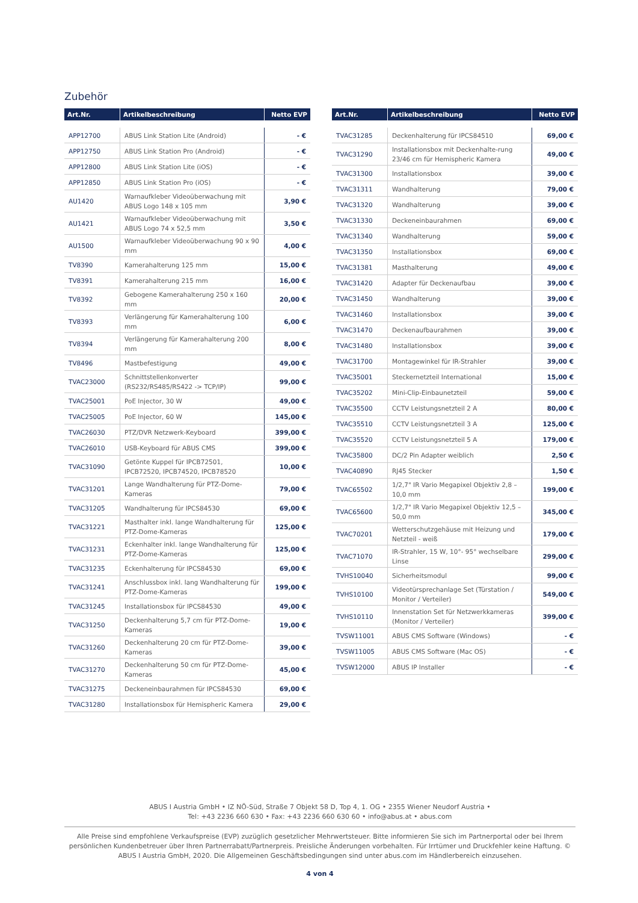Zubehör
| Art.Nr. | Artikelbeschreibung | Netto EVP |
| --- | --- | --- |
| APP12700 | ABUS Link Station Lite (Android) | - € |
| APP12750 | ABUS Link Station Pro (Android) | - € |
| APP12800 | ABUS Link Station Lite (iOS) | - € |
| APP12850 | ABUS Link Station Pro (iOS) | - € |
| AU1420 | Warnaufkleber Videoüberwachung mit ABUS Logo 148 x 105 mm | 3,90 € |
| AU1421 | Warnaufkleber Videoüberwachung mit ABUS Logo 74 x 52,5 mm | 3,50 € |
| AU1500 | Warnaufkleber Videoüberwachung 90 x 90 mm | 4,00 € |
| TV8390 | Kamerahalterung 125 mm | 15,00 € |
| TV8391 | Kamerahalterung 215 mm | 16,00 € |
| TV8392 | Gebogene Kamerahalterung 250 x 160 mm | 20,00 € |
| TV8393 | Verlängerung für Kamerahalterung 100 mm | 6,00 € |
| TV8394 | Verlängerung für Kamerahalterung 200 mm | 8,00 € |
| TV8496 | Mastbefestigung | 49,00 € |
| TVAC23000 | Schnittstellenkonverter (RS232/RS485/RS422 -> TCP/IP) | 99,00 € |
| TVAC25001 | PoE Injector, 30 W | 49,00 € |
| TVAC25005 | PoE Injector, 60 W | 145,00 € |
| TVAC26030 | PTZ/DVR Netzwerk-Keyboard | 399,00 € |
| TVAC26010 | USB-Keyboard für ABUS CMS | 399,00 € |
| TVAC31090 | Getönte Kuppel für IPCB72501, IPCB72520, IPCB74520, IPCB78520 | 10,00 € |
| TVAC31201 | Lange Wandhalterung für PTZ-Dome-Kameras | 79,00 € |
| TVAC31205 | Wandhalterung für IPCS84530 | 69,00 € |
| TVAC31221 | Masthalter inkl. lange Wandhalterung für PTZ-Dome-Kameras | 125,00 € |
| TVAC31231 | Eckenhalter inkl. lange Wandhalterung für PTZ-Dome-Kameras | 125,00 € |
| TVAC31235 | Eckenhalterung für IPCS84530 | 69,00 € |
| TVAC31241 | Anschlussbox inkl. lang Wandhalterung für PTZ-Dome-Kameras | 199,00 € |
| TVAC31245 | Installationsbox für IPCS84530 | 49,00 € |
| TVAC31250 | Deckenhalterung 5,7 cm für PTZ-Dome-Kameras | 19,00 € |
| TVAC31260 | Deckenhalterung 20 cm für PTZ-Dome-Kameras | 39,00 € |
| TVAC31270 | Deckenhalterung 50 cm für PTZ-Dome-Kameras | 45,00 € |
| TVAC31275 | Deckeneinbaurahmen für IPCS84530 | 69,00 € |
| TVAC31280 | Installationsbox für Hemispheric Kamera | 29,00 € |
| Art.Nr. | Artikelbeschreibung | Netto EVP |
| --- | --- | --- |
| TVAC31285 | Deckenhalterung für IPCS84510 | 69,00 € |
| TVAC31290 | Installationsbox mit Deckenhalte-rung 23/46 cm für Hemispheric Kamera | 49,00 € |
| TVAC31300 | Installationsbox | 39,00 € |
| TVAC31311 | Wandhalterung | 79,00 € |
| TVAC31320 | Wandhalterung | 39,00 € |
| TVAC31330 | Deckeneinbaurahmen | 69,00 € |
| TVAC31340 | Wandhalterung | 59,00 € |
| TVAC31350 | Installationsbox | 69,00 € |
| TVAC31381 | Masthalterung | 49,00 € |
| TVAC31420 | Adapter für Deckenaufbau | 39,00 € |
| TVAC31450 | Wandhalterung | 39,00 € |
| TVAC31460 | Installationsbox | 39,00 € |
| TVAC31470 | Deckenaufbaurahmen | 39,00 € |
| TVAC31480 | Installationsbox | 39,00 € |
| TVAC31700 | Montagewinkel für IR-Strahler | 39,00 € |
| TVAC35001 | Steckernetzteil International | 15,00 € |
| TVAC35202 | Mini-Clip-Einbaunetzteil | 59,00 € |
| TVAC35500 | CCTV Leistungsnetzteil 2 A | 80,00 € |
| TVAC35510 | CCTV Leistungsnetzteil 3 A | 125,00 € |
| TVAC35520 | CCTV Leistungsnetzteil 5 A | 179,00 € |
| TVAC35800 | DC/2 Pin Adapter weiblich | 2,50 € |
| TVAC40890 | RJ45 Stecker | 1,50 € |
| TVAC65502 | 1/2,7" IR Vario Megapixel Objektiv 2,8 – 10,0 mm | 199,00 € |
| TVAC65600 | 1/2,7" IR Vario Megapixel Objektiv 12,5 – 50,0 mm | 345,00 € |
| TVAC70201 | Wetterschutzgehäuse mit Heizung und Netzteil - weiß | 179,00 € |
| TVAC71070 | IR-Strahler, 15 W, 10°- 95° wechselbare Linse | 299,00 € |
| TVHS10040 | Sicherheitsmodul | 99,00 € |
| TVHS10100 | Videotürsprechanlage Set (Türstation / Monitor / Verteiler) | 549,00 € |
| TVHS10110 | Innenstation Set für Netzwerkkameras (Monitor / Verteiler) | 399,00 € |
| TVSW11001 | ABUS CMS Software (Windows) | - € |
| TVSW11005 | ABUS CMS Software (Mac OS) | - € |
| TVSW12000 | ABUS IP Installer | - € |
ABUS I Austria GmbH • IZ NÖ-Süd, Straße 7 Objekt 58 D, Top 4, 1. OG • 2355 Wiener Neudorf Austria •
Tel: +43 2236 660 630 • Fax: +43 2236 660 630 60 • info@abus.at • abus.com
Alle Preise sind empfohlene Verkaufspreise (EVP) zuzüglich gesetzlicher Mehrwertsteuer. Bitte informieren Sie sich im Partnerportal oder bei Ihrem persönlichen Kundenbetreuer über Ihren Partnerrabatt/Partnerpreis. Preisliche Änderungen vorbehalten. Für Irrtümer und Druckfehler keine Haftung. © ABUS I Austria GmbH, 2020. Die Allgemeinen Geschäftsbedingungen sind unter abus.com im Händlerbereich einzusehen.
4 von 4